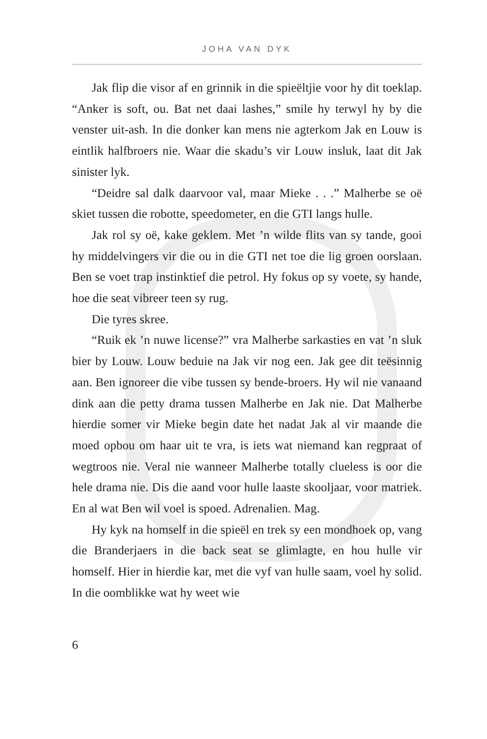JOHA VAN DYK
Jak flip die visor af en grinnik in die spieëltjie voor hy dit toeklap. “Anker is soft, ou. Bat net daai lashes,” smile hy terwyl hy by die venster uit-ash. In die donker kan mens nie agterkom Jak en Louw is eintlik halfbroers nie. Waar die skadu’s vir Louw insluk, laat dit Jak sinister lyk.
“Deidre sal dalk daarvoor val, maar Mieke . . .” Malherbe se oë skiet tussen die robotte, speedometer, en die GTI langs hulle.
Jak rol sy oë, kake geklem. Met ’n wilde flits van sy tande, gooi hy middelvingers vir die ou in die GTI net toe die lig groen oorslaan. Ben se voet trap instinktief die petrol. Hy fokus op sy voete, sy hande, hoe die seat vibreer teen sy rug.
Die tyres skree.
“Ruik ek ’n nuwe license?” vra Malherbe sarkasties en vat ’n sluk bier by Louw. Louw beduie na Jak vir nog een. Jak gee dit teësinnig aan. Ben ignoreer die vibe tussen sy bende-broers. Hy wil nie vanaand dink aan die petty drama tussen Malherbe en Jak nie. Dat Malherbe hierdie somer vir Mieke begin date het nadat Jak al vir maande die moed opbou om haar uit te vra, is iets wat niemand kan regpraat of wegtroos nie. Veral nie wanneer Malherbe totally clueless is oor die hele drama nie. Dis die aand voor hulle laaste skooljaar, voor matriek. En al wat Ben wil voel is spoed. Adrenalien. Mag.
Hy kyk na homself in die spieël en trek sy een mondhoek op, vang die Branderjaers in die back seat se glimlagte, en hou hulle vir homself. Hier in hierdie kar, met die vyf van hulle saam, voel hy solid. In die oomblikke wat hy weet wie
6